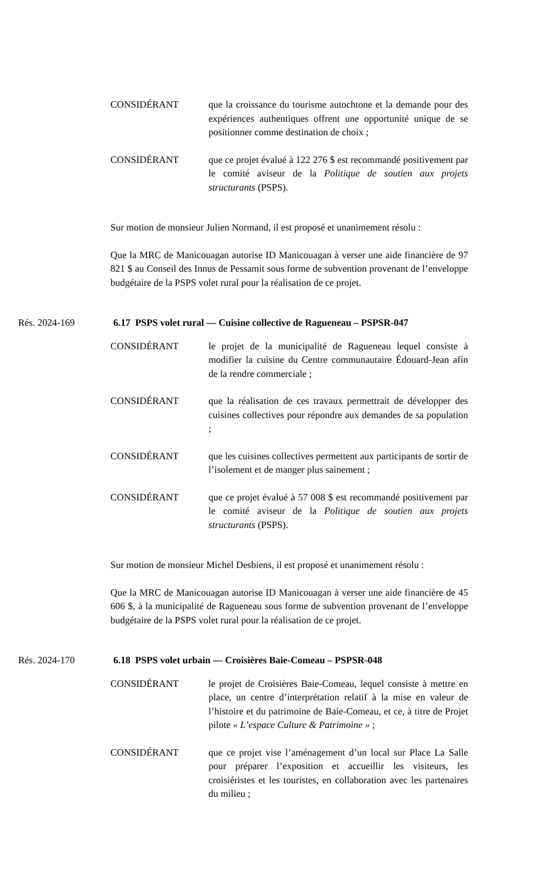CONSIDÉRANT que la croissance du tourisme autochtone et la demande pour des expériences authentiques offrent une opportunité unique de se positionner comme destination de choix ;
CONSIDÉRANT que ce projet évalué à 122 276 $ est recommandé positivement par le comité aviseur de la Politique de soutien aux projets structurants (PSPS).
Sur motion de monsieur Julien Normand, il est proposé et unanimement résolu :
Que la MRC de Manicouagan autorise ID Manicouagan à verser une aide financière de 97 821 $ au Conseil des Innus de Pessamit sous forme de subvention provenant de l’enveloppe budgétaire de la PSPS volet rural pour la réalisation de ce projet.
Rés. 2024-169 6.17 PSPS volet rural — Cuisine collective de Ragueneau – PSPSR-047
CONSIDÉRANT le projet de la municipalité de Ragueneau lequel consiste à modifier la cuisine du Centre communautaire Édouard-Jean afin de la rendre commerciale ;
CONSIDÉRANT que la réalisation de ces travaux permettrait de développer des cuisines collectives pour répondre aux demandes de sa population ;
CONSIDÉRANT que les cuisines collectives permettent aux participants de sortir de l’isolement et de manger plus sainement ;
CONSIDÉRANT que ce projet évalué à 57 008 $ est recommandé positivement par le comité aviseur de la Politique de soutien aux projets structurants (PSPS).
Sur motion de monsieur Michel Desbiens, il est proposé et unanimement résolu :
Que la MRC de Manicouagan autorise ID Manicouagan à verser une aide financière de 45 606 $, à la municipalité de Ragueneau sous forme de subvention provenant de l’enveloppe budgétaire de la PSPS volet rural pour la réalisation de ce projet.
Rés. 2024-170 6.18 PSPS volet urbain — Croisières Baie-Comeau – PSPSR-048
CONSIDÉRANT le projet de Croisières Baie-Comeau, lequel consiste à mettre en place, un centre d’interprétation relatif à la mise en valeur de l’histoire et du patrimoine de Baie-Comeau, et ce, à titre de Projet pilote « L’espace Culture & Patrimoine » ;
CONSIDÉRANT que ce projet vise l’aménagement d’un local sur Place La Salle pour préparer l’exposition et accueillir les visiteurs, les croisiéristes et les touristes, en collaboration avec les partenaires du milieu ;